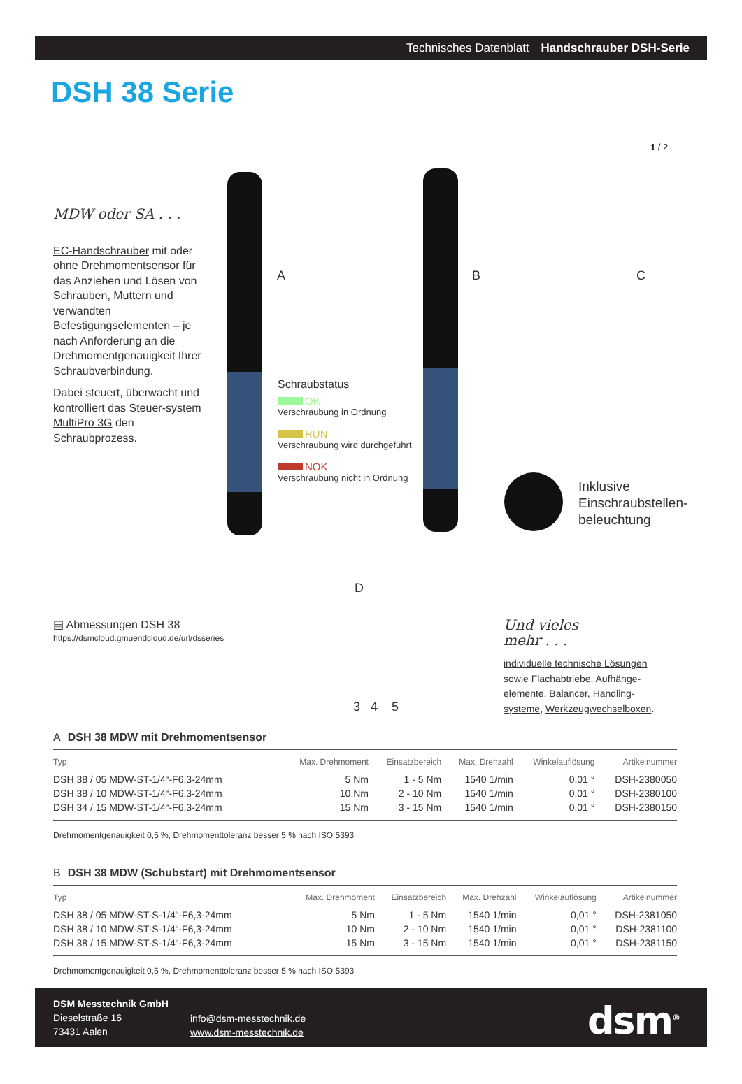Technisches Datenblatt Handschrauber DSH-Serie
DSH 38 Serie
1 / 2
MDW oder SA . . .
EC-Handschrauber mit oder ohne Drehmomentsensor für das Anziehen und Lösen von Schrauben, Muttern und verwandten Befestigungselementen – je nach Anforderung an die Drehmomentgenauigkeit Ihrer Schraubverbindung.
Dabei steuert, überwacht und kontrolliert das Steuer-system MultiPro 3G den Schraubprozess.
A B C
D
Schraubstatus
OK
Verschraubung in Ordnung
RUN
Verschraubung wird durchgeführt
NOK
Verschraubung nicht in Ordnung
Inklusive
Einschraubstellen-
beleuchtung
3 4 5
▤ Abmessungen DSH 38
https://dsmcloud.gmuendcloud.de/url/dsseries
Und vieles
mehr . . .
individuelle technische Lösungen sowie Flachabtriebe, Aufhänge-elemente, Balancer, Handling-systeme, Werkzeugwechselboxen.
A DSH 38 MDW mit Drehmomentsensor
| Typ | Max. Drehmoment | Einsatzbereich | Max. Drehzahl | Winkelauflösung | Artikelnummer |
| --- | --- | --- | --- | --- | --- |
| DSH 38 / 05 MDW-ST-1/4“-F6,3-24mm | 5 Nm | 1 - 5 Nm | 1540 1/min | 0,01 ° | DSH-2380050 |
| DSH 38 / 10 MDW-ST-1/4“-F6,3-24mm | 10 Nm | 2 - 10 Nm | 1540 1/min | 0,01 ° | DSH-2380100 |
| DSH 34 / 15 MDW-ST-1/4“-F6,3-24mm | 15 Nm | 3 - 15 Nm | 1540 1/min | 0,01 ° | DSH-2380150 |
Drehmomentgenauigkeit 0,5 %, Drehmomenttoleranz besser 5 % nach ISO 5393
B DSH 38 MDW (Schubstart) mit Drehmomentsensor
| Typ | Max. Drehmoment | Einsatzbereich | Max. Drehzahl | Winkelauflösung | Artikelnummer |
| --- | --- | --- | --- | --- | --- |
| DSH 38 / 05 MDW-ST-S-1/4“-F6,3-24mm | 5 Nm | 1 - 5 Nm | 1540 1/min | 0,01 ° | DSH-2381050 |
| DSH 38 / 10 MDW-ST-S-1/4“-F6,3-24mm | 10 Nm | 2 - 10 Nm | 1540 1/min | 0,01 ° | DSH-2381100 |
| DSH 38 / 15 MDW-ST-S-1/4“-F6,3-24mm | 15 Nm | 3 - 15 Nm | 1540 1/min | 0,01 ° | DSH-2381150 |
Drehmomentgenauigkeit 0,5 %, Drehmomenttoleranz besser 5 % nach ISO 5393
DSM Messtechnik GmbH
Dieselstraße 16
73431 Aalen
info@dsm-messtechnik.de
www.dsm-messtechnik.de
dsm<sup>®</sup>